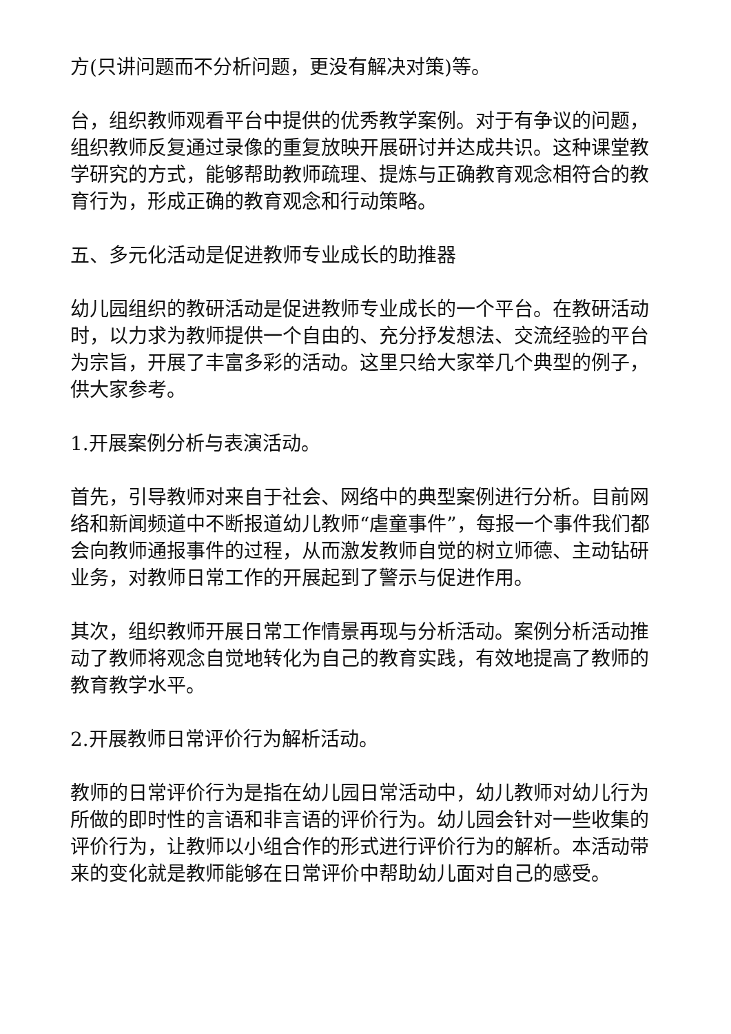方(只讲问题而不分析问题，更没有解决对策)等。
台，组织教师观看平台中提供的优秀教学案例。对于有争议的问题，组织教师反复通过录像的重复放映开展研讨并达成共识。这种课堂教学研究的方式，能够帮助教师疏理、提炼与正确教育观念相符合的教育行为，形成正确的教育观念和行动策略。
五、多元化活动是促进教师专业成长的助推器
幼儿园组织的教研活动是促进教师专业成长的一个平台。在教研活动时，以力求为教师提供一个自由的、充分抒发想法、交流经验的平台为宗旨，开展了丰富多彩的活动。这里只给大家举几个典型的例子，供大家参考。
1.开展案例分析与表演活动。
首先，引导教师对来自于社会、网络中的典型案例进行分析。目前网络和新闻频道中不断报道幼儿教师“虐童事件”，每报一个事件我们都会向教师通报事件的过程，从而激发教师自觉的树立师德、主动钻研业务，对教师日常工作的开展起到了警示与促进作用。
其次，组织教师开展日常工作情景再现与分析活动。案例分析活动推动了教师将观念自觉地转化为自己的教育实践，有效地提高了教师的教育教学水平。
2.开展教师日常评价行为解析活动。
教师的日常评价行为是指在幼儿园日常活动中，幼儿教师对幼儿行为所做的即时性的言语和非言语的评价行为。幼儿园会针对一些收集的评价行为，让教师以小组合作的形式进行评价行为的解析。本活动带来的变化就是教师能够在日常评价中帮助幼儿面对自己的感受。